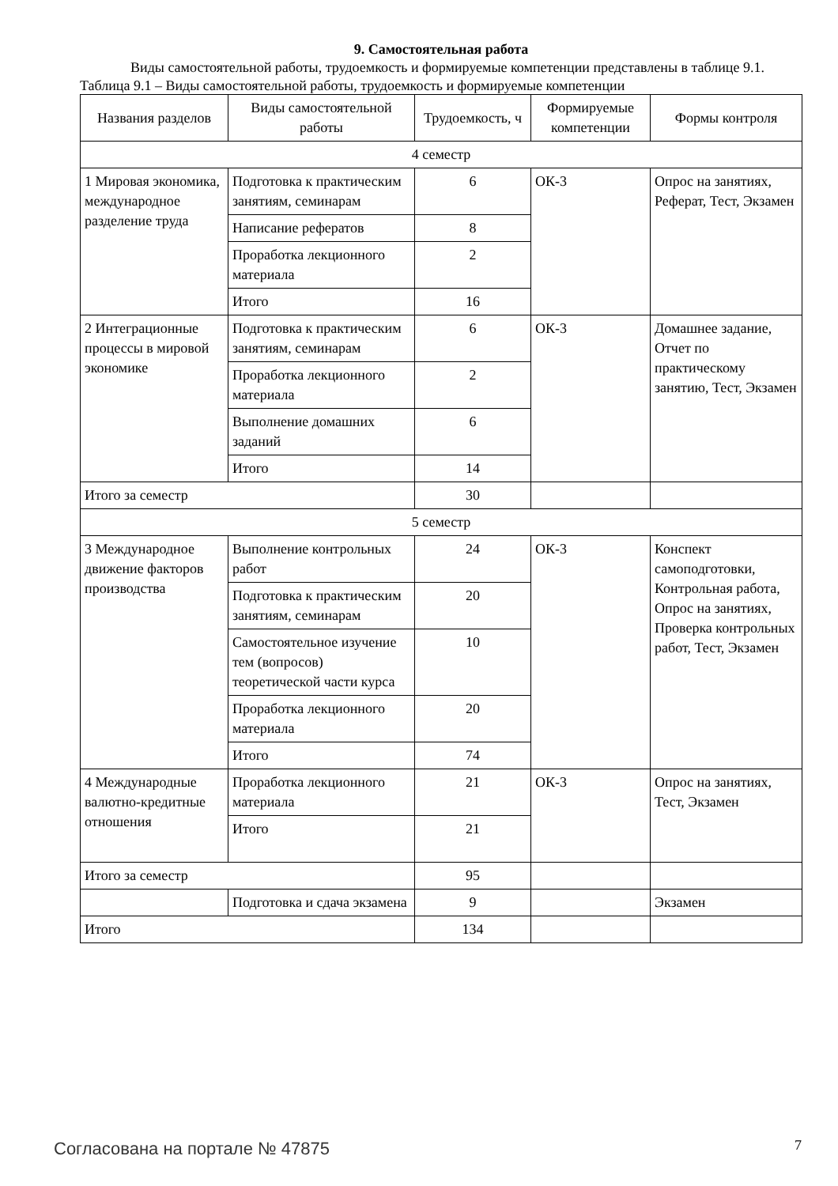9. Самостоятельная работа
Виды самостоятельной работы, трудоемкость и формируемые компетенции представлены в таблице 9.1.
Таблица 9.1 – Виды самостоятельной работы, трудоемкость и формируемые компетенции
| Названия разделов | Виды самостоятельной работы | Трудоемкость, ч | Формируемые компетенции | Формы контроля |
| --- | --- | --- | --- | --- |
| 4 семестр | | | | |
| 1 Мировая экономика, международное разделение труда | Подготовка к практическим занятиям, семинарам | 6 | ОК-3 | Опрос на занятиях, Реферат, Тест, Экзамен |
| | Написание рефератов | 8 | | |
| | Проработка лекционного материала | 2 | | |
| | Итого | 16 | | |
| 2 Интеграционные процессы в мировой экономике | Подготовка к практическим занятиям, семинарам | 6 | ОК-3 | Домашнее задание, Отчет по практическому занятию, Тест, Экзамен |
| | Проработка лекционного материала | 2 | | |
| | Выполнение домашних заданий | 6 | | |
| | Итого | 14 | | |
| Итого за семестр | | 30 | | |
| 5 семестр | | | | |
| 3 Международное движение факторов производства | Выполнение контрольных работ | 24 | ОК-3 | Конспект самоподготовки, Контрольная работа, Опрос на занятиях, Проверка контрольных работ, Тест, Экзамен |
| | Подготовка к практическим занятиям, семинарам | 20 | | |
| | Самостоятельное изучение тем (вопросов) теоретической части курса | 10 | | |
| | Проработка лекционного материала | 20 | | |
| | Итого | 74 | | |
| 4 Международные валютно-кредитные отношения | Проработка лекционного материала | 21 | ОК-3 | Опрос на занятиях, Тест, Экзамен |
| | Итого | 21 | | |
| Итого за семестр | | 95 | | |
| | Подготовка и сдача экзамена | 9 | | Экзамен |
| Итого | | 134 | | |
Согласована на портале № 47875 7